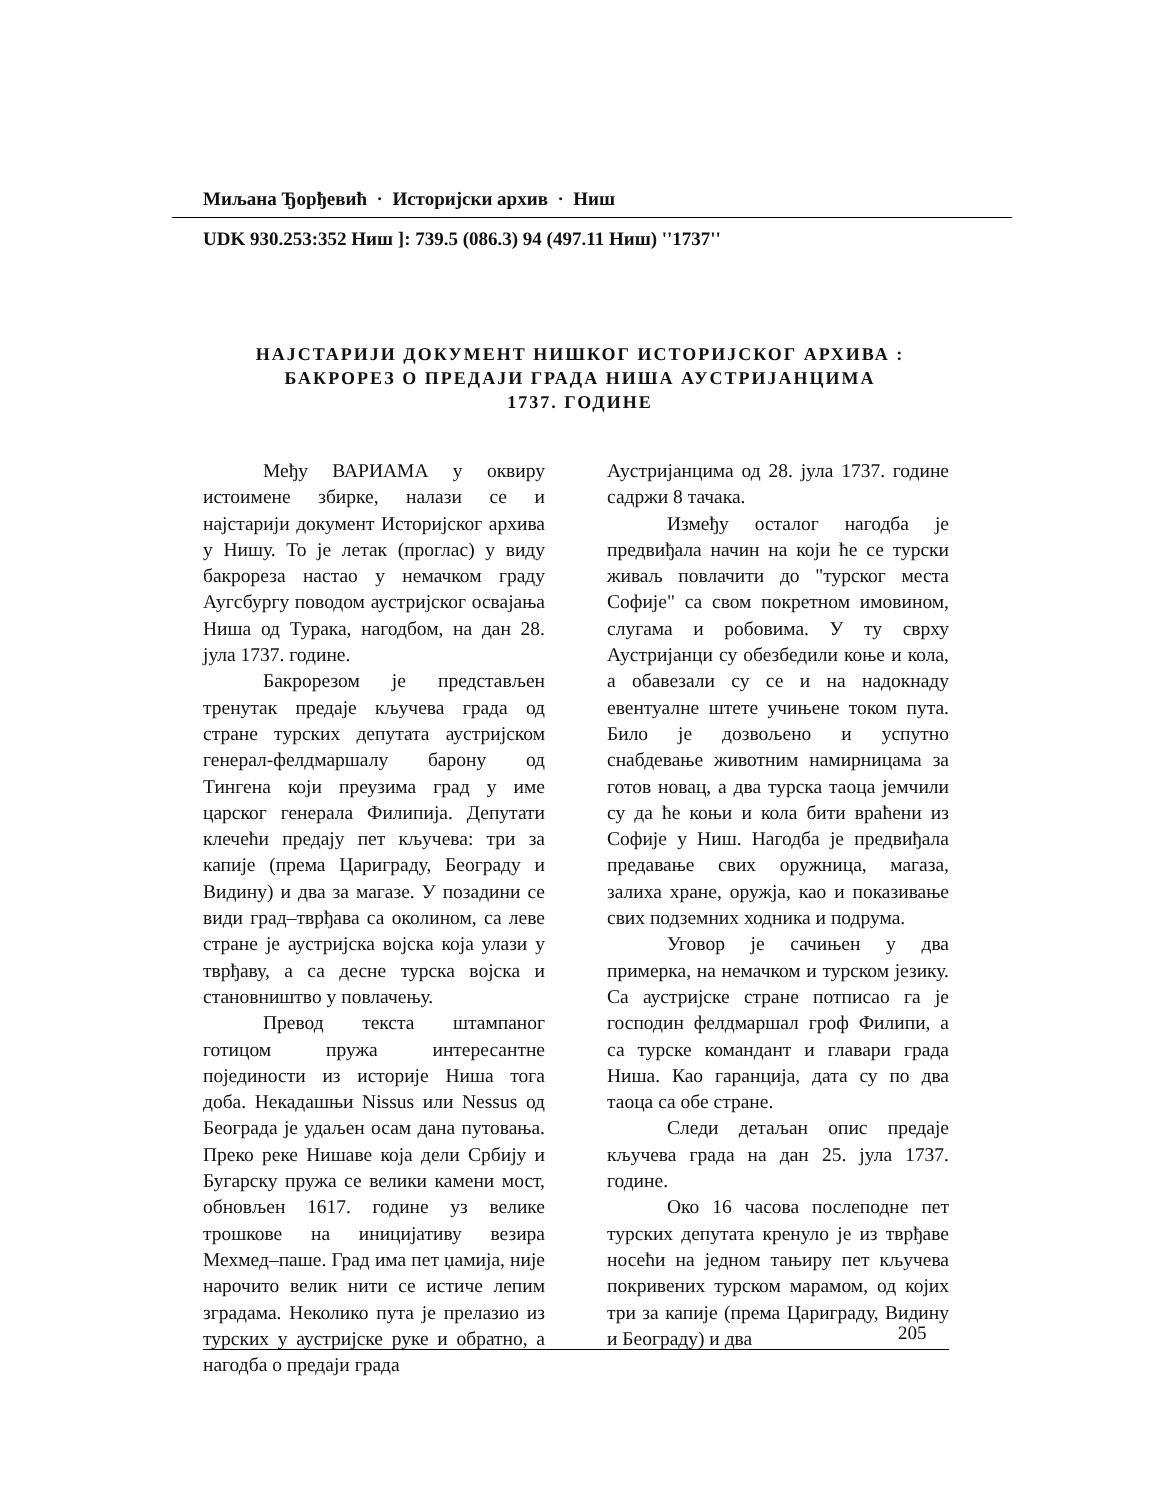Миљана Ђорђевић · Историјски архив · Ниш
UDK 930.253:352 Ниш ]: 739.5 (086.3) 94 (497.11 Ниш) ''1737''
НАЈСТАРИЈИ ДОКУМЕНТ НИШКОГ ИСТОРИЈСКОГ АРХИВА :
БАКРОРЕЗ О ПРЕДАЈИ ГРАДА НИША АУСТРИЈАНЦИМА
1737. ГОДИНЕ
Међу ВАРИАМА у оквиру истоимене збирке, налази се и најстарији документ Историјског архива у Нишу. То је летак (проглас) у виду бакрореза настао у немачком граду Аугсбургу поводом аустријског освајања Ниша од Турака, нагодбом, на дан 28. јула 1737. године.
Бакрорезом је представљен тренутак предаје кључева града од стране турских депутата аустријском генерал-фелдмаршалу барону од Тингена који преузима град у име царског генерала Филипија. Депутати клечећи предају пет кључева: три за капије (према Цариграду, Београду и Видину) и два за магазе. У позадини се види град–тврђава са околином, са леве стране је аустријска војска која улази у тврђаву, а са десне турска војска и становништво у повлачењу.
Превод текста штампаног готицом пружа интересантне појединости из историје Ниша тога доба. Некадашњи Nissus или Nessus од Београда је удаљен осам дана путовања. Преко реке Нишаве која дели Србију и Бугарску пружа се велики камени мост, обновљен 1617. године уз велике трошкове на иницијативу везира Мехмед–паше. Град има пет џамија, није нарочито велик нити се истиче лепим зградама. Неколико пута је прелазио из турских у аустријске руке и обратно, а нагодба о предаји града
Аустријанцима од 28. јула 1737. године садржи 8 тачака.
Између осталог нагодба је предвиђала начин на који ће се турски живаљ повлачити до "турског места Софије" са свом покретном имовином, слугама и робовима. У ту сврху Аустријанци су обезбедили коње и кола, а обавезали су се и на надокнаду евентуалне штете учињене током пута. Било је дозвољено и успутно снабдевање животним намирницама за готов новац, а два турска таоца јемчили су да ће коњи и кола бити враћени из Софије у Ниш. Нагодба је предвиђала предавање свих оружница, магаза, залиха хране, оружја, као и показивање свих подземних ходника и подрума.
Уговор је сачињен у два примерка, на немачком и турском језику. Са аустријске стране потписао га је господин фелдмаршал гроф Филипи, а са турске командант и главари града Ниша. Као гаранција, дата су по два таоца са обе стране.
Следи детаљан опис предаје кључева града на дан 25. јула 1737. године.
Око 16 часова послеподне пет турских депутата кренуло је из тврђаве носећи на једном тањиру пет кључева покривених турском марамом, од којих три за капије (према Цариграду, Видину и Београду) и два
205